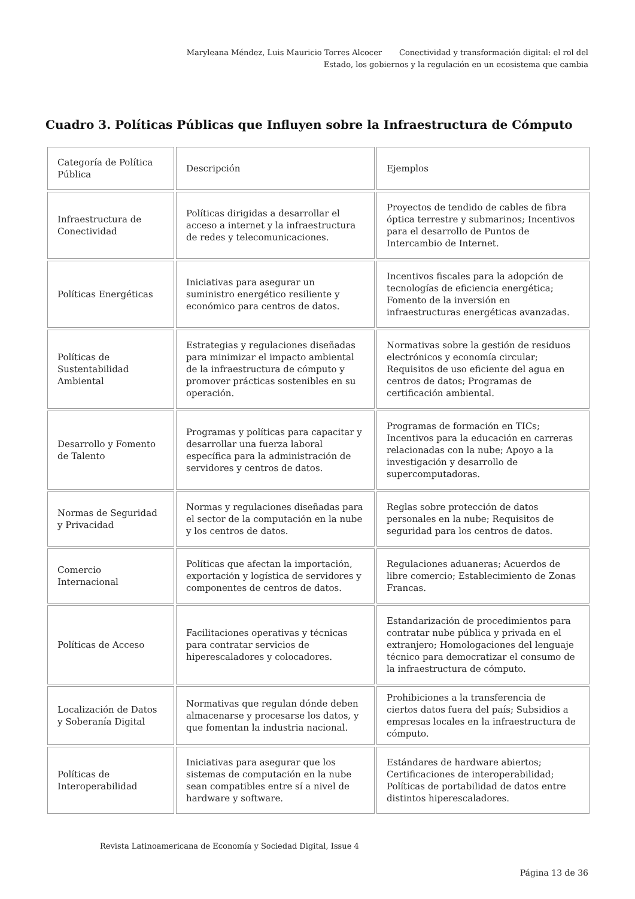Maryleana Méndez, Luis Mauricio Torres Alcocer Conectividad y transformación digital: el rol del Estado, los gobiernos y la regulación en un ecosistema que cambia
Cuadro 3. Políticas Públicas que Influyen sobre la Infraestructura de Cómputo
| Categoría de Política Pública | Descripción | Ejemplos |
| --- | --- | --- |
| Infraestructura de Conectividad | Políticas dirigidas a desarrollar el acceso a internet y la infraestructura de redes y telecomunicaciones. | Proyectos de tendido de cables de fibra óptica terrestre y submarinos; Incentivos para el desarrollo de Puntos de Intercambio de Internet. |
| Políticas Energéticas | Iniciativas para asegurar un suministro energético resiliente y económico para centros de datos. | Incentivos fiscales para la adopción de tecnologías de eficiencia energética; Fomento de la inversión en infraestructuras energéticas avanzadas. |
| Políticas de Sustentabilidad Ambiental | Estrategias y regulaciones diseñadas para minimizar el impacto ambiental de la infraestructura de cómputo y promover prácticas sostenibles en su operación. | Normativas sobre la gestión de residuos electrónicos y economía circular; Requisitos de uso eficiente del agua en centros de datos; Programas de certificación ambiental. |
| Desarrollo y Fomento de Talento | Programas y políticas para capacitar y desarrollar una fuerza laboral específica para la administración de servidores y centros de datos. | Programas de formación en TICs; Incentivos para la educación en carreras relacionadas con la nube; Apoyo a la investigación y desarrollo de supercomputadoras. |
| Normas de Seguridad y Privacidad | Normas y regulaciones diseñadas para el sector de la computación en la nube y los centros de datos. | Reglas sobre protección de datos personales en la nube; Requisitos de seguridad para los centros de datos. |
| Comercio Internacional | Políticas que afectan la importación, exportación y logística de servidores y componentes de centros de datos. | Regulaciones aduaneras; Acuerdos de libre comercio; Establecimiento de Zonas Francas. |
| Políticas de Acceso | Facilitaciones operativas y técnicas para contratar servicios de hiperescaladores y colocadores. | Estandarización de procedimientos para contratar nube pública y privada en el extranjero; Homologaciones del lenguaje técnico para democratizar el consumo de la infraestructura de cómputo. |
| Localización de Datos y Soberanía Digital | Normativas que regulan dónde deben almacenarse y procesarse los datos, y que fomentan la industria nacional. | Prohibiciones a la transferencia de ciertos datos fuera del país; Subsidios a empresas locales en la infraestructura de cómputo. |
| Políticas de Interoperabilidad | Iniciativas para asegurar que los sistemas de computación en la nube sean compatibles entre sí a nivel de hardware y software. | Estándares de hardware abiertos; Certificaciones de interoperabilidad; Políticas de portabilidad de datos entre distintos hiperescaladores. |
Revista Latinoamericana de Economía y Sociedad Digital, Issue 4
Página 13 de 36